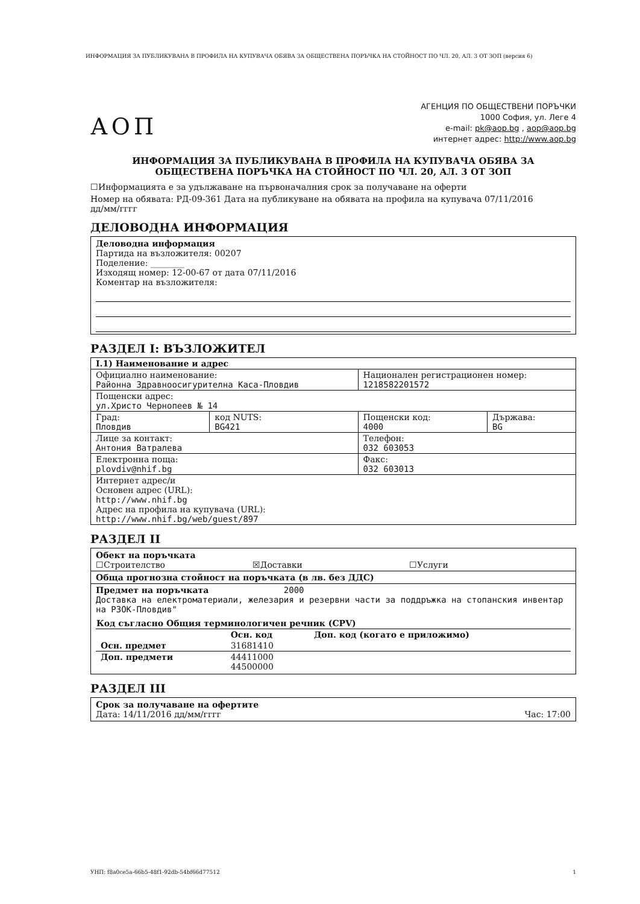ИНФОРМАЦИЯ ЗА ПУБЛИКУВАНА В ПРОФИЛА НА КУПУВАЧА ОБЯВА ЗА ОБЩЕСТВЕНА ПОРЪЧКА НА СТОЙНОСТ ПО ЧЛ. 20, АЛ. 3 ОТ ЗОП (версия 6)
АОП
АГЕНЦИЯ ПО ОБЩЕСТВЕНИ ПОРЪЧКИ
1000 София, ул. Леге 4
e-mail: pk@aop.bg , aop@aop.bg
интернет адрес: http://www.aop.bg
ИНФОРМАЦИЯ ЗА ПУБЛИКУВАНА В ПРОФИЛА НА КУПУВАЧА ОБЯВА ЗА
ОБЩЕСТВЕНА ПОРЪЧКА НА СТОЙНОСТ ПО ЧЛ. 20, АЛ. 3 ОТ ЗОП
☐Информацията е за удължаване на първоначалния срок за получаване на оферти
Номер на обявата: РД-09-361 Дата на публикуване на обявата на профила на купувача 07/11/2016
дд/мм/гггг
ДЕЛОВОДНА ИНФОРМАЦИЯ
Деловодна информация
Партида на възложителя: 00207
Поделение: ________
Изходящ номер: 12-00-67 от дата 07/11/2016
Коментар на възложителя:
РАЗДЕЛ I: ВЪЗЛОЖИТЕЛ
| I.1) Наименование и адрес | | | |
| Официално наименование: Районна Здравноосигурителна Каса-Пловдив | | Национален регистрационен номер: 1218582201572 | |
| Пощенски адрес: ул.Христо Чернопеев № 14 | | | |
| Град: Пловдив | код NUTS: BG421 | Пощенски код: 4000 | Държава: BG |
| Лице за контакт: Антония Ватралева | | Телефон: 032 603053 | |
| Електронна поща: plovdiv@nhif.bg | | Факс: 032 603013 | |
| Интернет адрес/и Основен адрес (URL): http://www.nhif.bg Адрес на профила на купувача (URL): http://www.nhif.bg/web/guest/897 | | | |
РАЗДЕЛ II
Обект на поръчката
☐Строителство ☒Доставки ☐Услуги
Обща прогнозна стойност на поръчката (в лв. без ДДС)
Предмет на поръчката 2000
Доставка на електроматериали, железария и резервни части за поддръжка на стопанския инвентар на РЗОК-Пловдив"
| Код съгласно Общия терминологичен речник (CPV) | | |
| --- | --- | --- |
| | Осн. код | Доп. код (когато е приложимо) |
| Осн. предмет | 31681410 | |
| Доп. предмети | 44411000 44500000 | |
РАЗДЕЛ III
Срок за получаване на офертите
Дата: 14/11/2016 дд/мм/гггг Час: 17:00
УНП: f8a0ce5a-66b5-48f1-92db-54bf66d77512 1